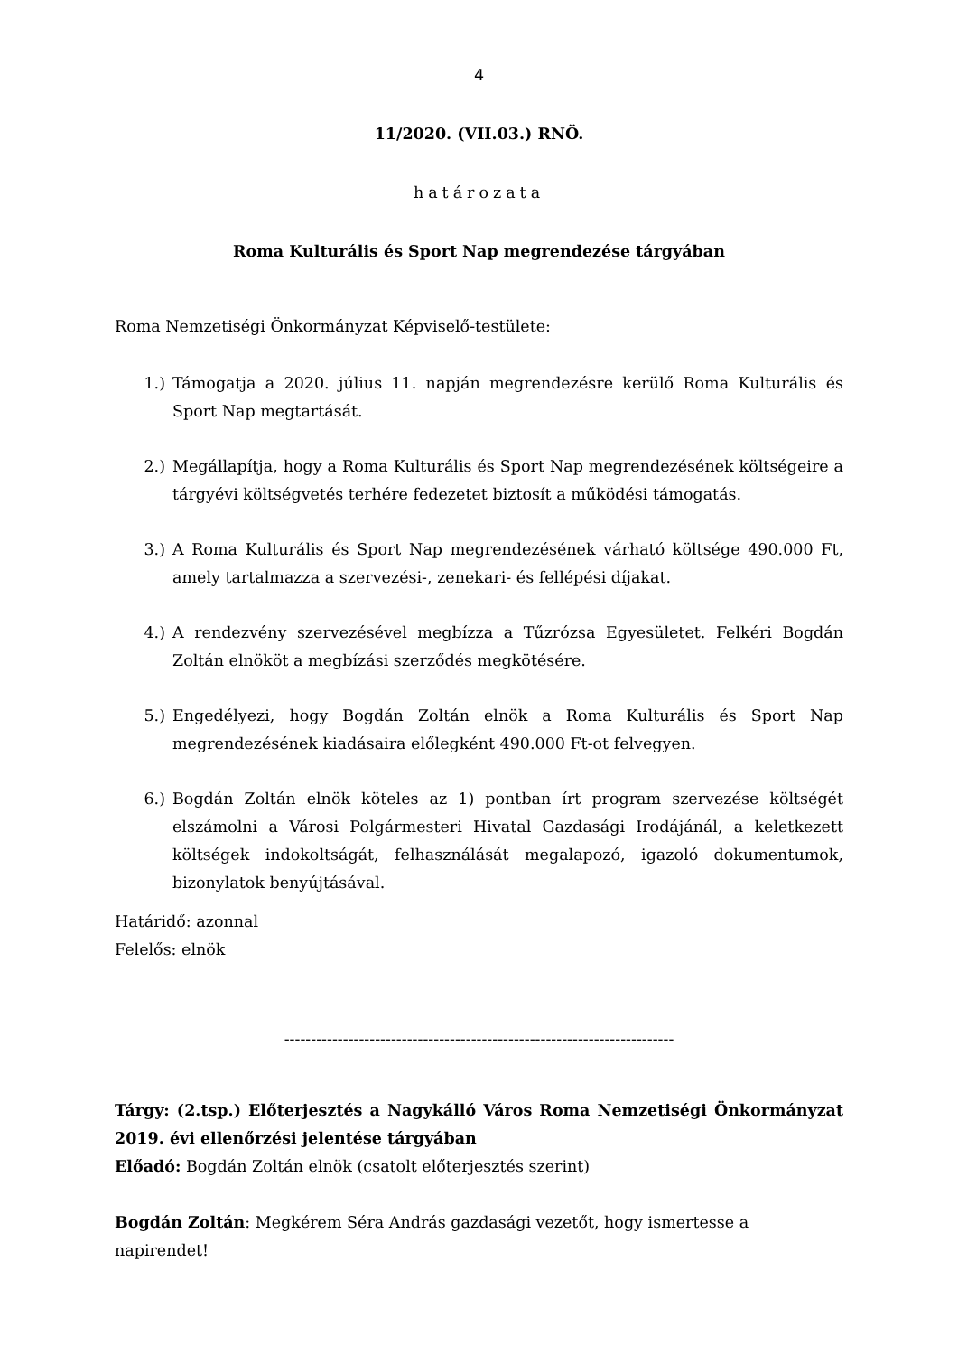4
11/2020. (VII.03.) RNÖ.
határozata
Roma Kulturális és Sport Nap megrendezése tárgyában
Roma Nemzetiségi Önkormányzat Képviselő-testülete:
1.) Támogatja a 2020. július 11. napján megrendezésre kerülő Roma Kulturális és Sport Nap megtartását.
2.) Megállapítja, hogy a Roma Kulturális és Sport Nap megrendezésének költségeire a tárgyévi költségvetés terhére fedezetet biztosít a működési támogatás.
3.) A Roma Kulturális és Sport Nap megrendezésének várható költsége 490.000 Ft, amely tartalmazza a szervezési-, zenekari- és fellépési díjakat.
4.) A rendezvény szervezésével megbízza a Tűzrózsa Egyesületet. Felkéri Bogdán Zoltán elnököt a megbízási szerződés megkötésére.
5.) Engedélyezi, hogy Bogdán Zoltán elnök a Roma Kulturális és Sport Nap megrendezésének kiadásaira előlegként 490.000 Ft-ot felvegyen.
6.) Bogdán Zoltán elnök köteles az 1) pontban írt program szervezése költségét elszámolni a Városi Polgármesteri Hivatal Gazdasági Irodájánál, a keletkezett költségek indokoltságát, felhasználását megalapozó, igazoló dokumentumok, bizonylatok benyújtásával.
Határidő: azonnal
Felelős: elnök
-------------------------------------------------------------------------
Tárgy: (2.tsp.) Előterjesztés a Nagykálló Város Roma Nemzetiségi Önkormányzat 2019. évi ellenőrzési jelentése tárgyában
Előadó: Bogdán Zoltán elnök (csatolt előterjesztés szerint)
Bogdán Zoltán: Megkérem Séra András gazdasági vezetőt, hogy ismertesse a napirendet!